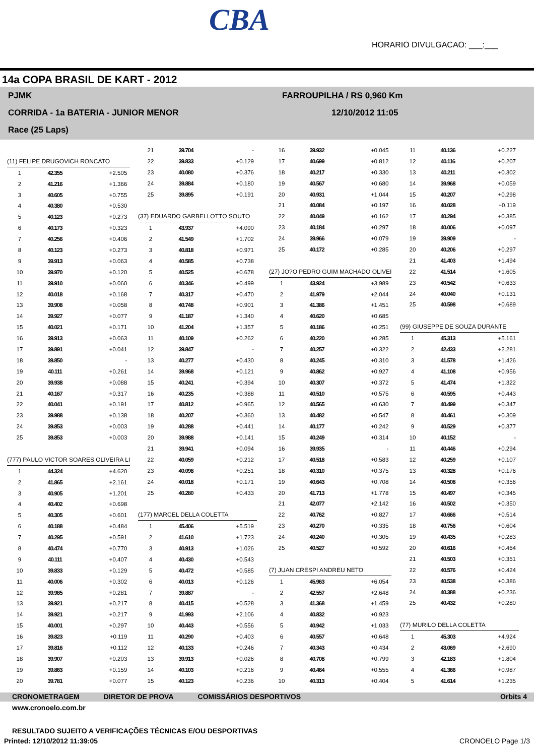CBA
HORARIO DIVULGACAO: ___:___
14a COPA BRASIL DE KART - 2012
PJMK
CORRIDA - 1a BATERIA - JUNIOR MENOR
Race (25 Laps)
FARROUPILHA / RS 0,960 Km
12/10/2012 11:05
| (11) FELIPE DRUGOVICH RONCATO | | |
| 1 | 42.355 | +2.505 |
| 2 | 41.216 | +1.366 |
| 3 | 40.605 | +0.755 |
| 4 | 40.380 | +0.530 |
| 5 | 40.123 | +0.273 |
| 6 | 40.173 | +0.323 |
| 7 | 40.256 | +0.406 |
| 8 | 40.123 | +0.273 |
| 9 | 39.913 | +0.063 |
| 10 | 39.970 | +0.120 |
| 11 | 39.910 | +0.060 |
| 12 | 40.018 | +0.168 |
| 13 | 39.908 | +0.058 |
| 14 | 39.927 | +0.077 |
| 15 | 40.021 | +0.171 |
| 16 | 39.913 | +0.063 |
| 17 | 39.891 | +0.041 |
| 18 | 39.850 | - |
| 19 | 40.111 | +0.261 |
| 20 | 39.938 | +0.088 |
| 21 | 40.167 | +0.317 |
| 22 | 40.041 | +0.191 |
| 23 | 39.988 | +0.138 |
| 24 | 39.853 | +0.003 |
| 25 | 39.853 | +0.003 |
| (777) PAULO VICTOR SOARES OLIVEIRA LI | | |
| 1 | 44.324 | +4.620 |
| 2 | 41.865 | +2.161 |
| 3 | 40.905 | +1.201 |
| 4 | 40.402 | +0.698 |
| 5 | 40.305 | +0.601 |
| 6 | 40.188 | +0.484 |
| 7 | 40.295 | +0.591 |
| 8 | 40.474 | +0.770 |
| 9 | 40.111 | +0.407 |
| 10 | 39.833 | +0.129 |
| 11 | 40.006 | +0.302 |
| 12 | 39.985 | +0.281 |
| 13 | 39.921 | +0.217 |
| 14 | 39.921 | +0.217 |
| 15 | 40.001 | +0.297 |
| 16 | 39.823 | +0.119 |
| 17 | 39.816 | +0.112 |
| 18 | 39.907 | +0.203 |
| 19 | 39.863 | +0.159 |
| 20 | 39.781 | +0.077 |
| 21 | 39.704 | - |
| 22 | 39.833 | +0.129 |
| 23 | 40.080 | +0.376 |
| 24 | 39.884 | +0.180 |
| 25 | 39.895 | +0.191 |
| (37) EDUARDO GARBELLOTTO SOUTO | | |
| 1 | 43.937 | +4.090 |
| 2 | 41.549 | +1.702 |
| 3 | 40.818 | +0.971 |
| 4 | 40.585 | +0.738 |
| 5 | 40.525 | +0.678 |
| 6 | 40.346 | +0.499 |
| 7 | 40.317 | +0.470 |
| 8 | 40.748 | +0.901 |
| 9 | 41.187 | +1.340 |
| 10 | 41.204 | +1.357 |
| 11 | 40.109 | +0.262 |
| 12 | 39.847 | - |
| 13 | 40.277 | +0.430 |
| 14 | 39.968 | +0.121 |
| 15 | 40.241 | +0.394 |
| 16 | 40.235 | +0.388 |
| 17 | 40.812 | +0.965 |
| 18 | 40.207 | +0.360 |
| 19 | 40.288 | +0.441 |
| 20 | 39.988 | +0.141 |
| 21 | 39.941 | +0.094 |
| 22 | 40.059 | +0.212 |
| 23 | 40.098 | +0.251 |
| 24 | 40.018 | +0.171 |
| 25 | 40.280 | +0.433 |
| (177) MARCEL DELLA COLETTA | | |
| 1 | 45.406 | +5.519 |
| 2 | 41.610 | +1.723 |
| 3 | 40.913 | +1.026 |
| 4 | 40.430 | +0.543 |
| 5 | 40.472 | +0.585 |
| 6 | 40.013 | +0.126 |
| 7 | 39.887 | - |
| 8 | 40.415 | +0.528 |
| 9 | 41.993 | +2.106 |
| 10 | 40.443 | +0.556 |
| 11 | 40.290 | +0.403 |
| 12 | 40.133 | +0.246 |
| 13 | 39.913 | +0.026 |
| 14 | 40.103 | +0.216 |
| 15 | 40.123 | +0.236 |
| 16 | 39.932 | +0.045 |
| 17 | 40.699 | +0.812 |
| 18 | 40.217 | +0.330 |
| 19 | 40.567 | +0.680 |
| 20 | 40.931 | +1.044 |
| 21 | 40.084 | +0.197 |
| 22 | 40.049 | +0.162 |
| 23 | 40.184 | +0.297 |
| 24 | 39.966 | +0.079 |
| 25 | 40.172 | +0.285 |
| (27) JO?O PEDRO GUIM MACHADO OLIVEI | | |
| 1 | 43.924 | +3.989 |
| 2 | 41.979 | +2.044 |
| 3 | 41.386 | +1.451 |
| 4 | 40.620 | +0.685 |
| 5 | 40.186 | +0.251 |
| 6 | 40.220 | +0.285 |
| 7 | 40.257 | +0.322 |
| 8 | 40.245 | +0.310 |
| 9 | 40.862 | +0.927 |
| 10 | 40.307 | +0.372 |
| 11 | 40.510 | +0.575 |
| 12 | 40.565 | +0.630 |
| 13 | 40.482 | +0.547 |
| 14 | 40.177 | +0.242 |
| 15 | 40.249 | +0.314 |
| 16 | 39.935 | - |
| 17 | 40.518 | +0.583 |
| 18 | 40.310 | +0.375 |
| 19 | 40.643 | +0.708 |
| 20 | 41.713 | +1.778 |
| 21 | 42.077 | +2.142 |
| 22 | 40.762 | +0.827 |
| 23 | 40.270 | +0.335 |
| 24 | 40.240 | +0.305 |
| 25 | 40.527 | +0.592 |
| (7) JUAN CRESPI ANDREU NETO | | |
| 1 | 45.963 | +6.054 |
| 2 | 42.557 | +2.648 |
| 3 | 41.368 | +1.459 |
| 4 | 40.832 | +0.923 |
| 5 | 40.942 | +1.033 |
| 6 | 40.557 | +0.648 |
| 7 | 40.343 | +0.434 |
| 8 | 40.708 | +0.799 |
| 9 | 40.464 | +0.555 |
| 10 | 40.313 | +0.404 |
| 11 | 40.136 | +0.227 |
| 12 | 40.116 | +0.207 |
| 13 | 40.211 | +0.302 |
| 14 | 39.968 | +0.059 |
| 15 | 40.207 | +0.298 |
| 16 | 40.028 | +0.119 |
| 17 | 40.294 | +0.385 |
| 18 | 40.006 | +0.097 |
| 19 | 39.909 | - |
| 20 | 40.206 | +0.297 |
| 21 | 41.403 | +1.494 |
| 22 | 41.514 | +1.605 |
| 23 | 40.542 | +0.633 |
| 24 | 40.040 | +0.131 |
| 25 | 40.598 | +0.689 |
| (99) GIUSEPPE DE SOUZA DURANTE | | |
| 1 | 45.313 | +5.161 |
| 2 | 42.433 | +2.281 |
| 3 | 41.578 | +1.426 |
| 4 | 41.108 | +0.956 |
| 5 | 41.474 | +1.322 |
| 6 | 40.595 | +0.443 |
| 7 | 40.499 | +0.347 |
| 8 | 40.461 | +0.309 |
| 9 | 40.529 | +0.377 |
| 10 | 40.152 | - |
| 11 | 40.446 | +0.294 |
| 12 | 40.259 | +0.107 |
| 13 | 40.328 | +0.176 |
| 14 | 40.508 | +0.356 |
| 15 | 40.497 | +0.345 |
| 16 | 40.502 | +0.350 |
| 17 | 40.666 | +0.514 |
| 18 | 40.756 | +0.604 |
| 19 | 40.435 | +0.283 |
| 20 | 40.616 | +0.464 |
| 21 | 40.503 | +0.351 |
| 22 | 40.576 | +0.424 |
| 23 | 40.538 | +0.386 |
| 24 | 40.388 | +0.236 |
| 25 | 40.432 | +0.280 |
| (77) MURILO DELLA COLETTA | | |
| 1 | 45.303 | +4.924 |
| 2 | 43.069 | +2.690 |
| 3 | 42.183 | +1.804 |
| 4 | 41.366 | +0.987 |
| 5 | 41.614 | +1.235 |
CRONOMETRAGEM DIRETOR DE PROVA COMISSÁRIOS DESPORTIVOS Orbits 4
www.cronoelo.com.br
RESULTADO SUJEITO A VERIFICAÇÕES TÉCNICAS E/OU DESPORTIVAS
Printed: 12/10/2012 11:39:05 CRONOELO Page 1/3